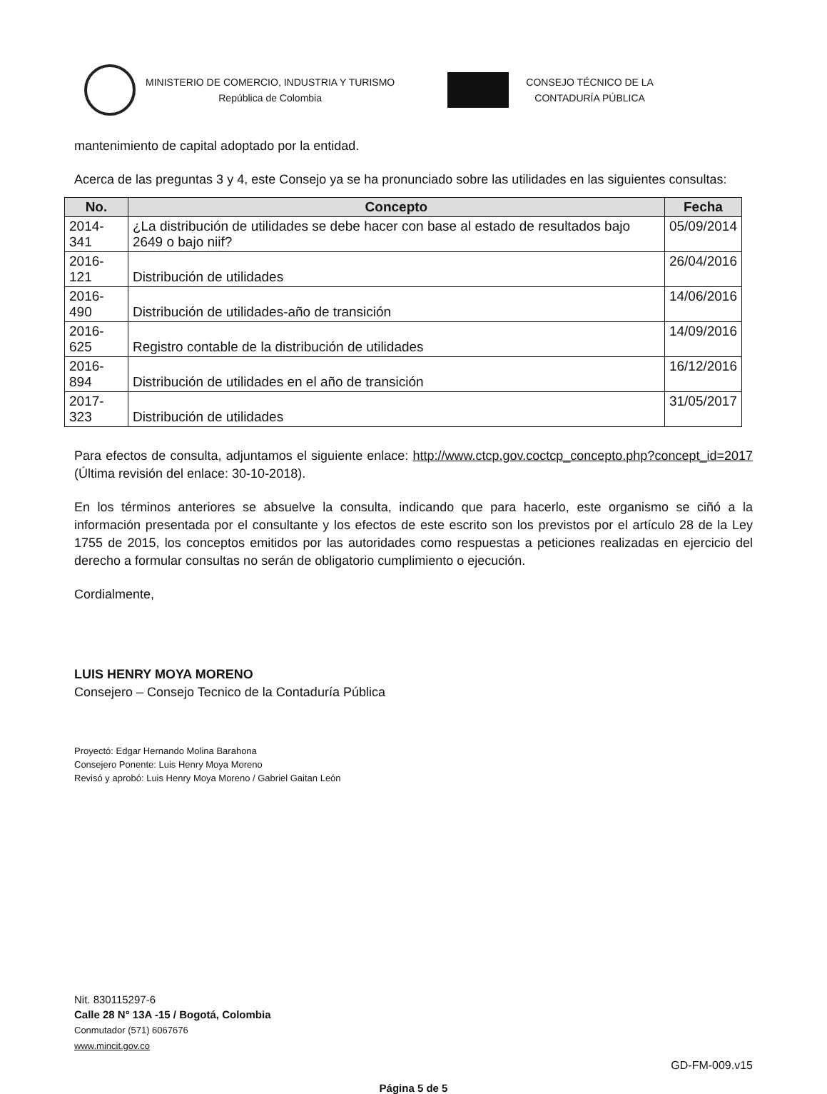MINISTERIO DE COMERCIO, INDUSTRIA Y TURISMO
República de Colombia
CONSEJO TÉCNICO DE LA
CONTADURÍA PÚBLICA
mantenimiento de capital adoptado por la entidad.
Acerca de las preguntas 3 y 4, este Consejo ya se ha pronunciado sobre las utilidades en las siguientes consultas:
| No. | Concepto | Fecha |
| --- | --- | --- |
| 2014-341 | ¿La distribución de utilidades se debe hacer con base al estado de resultados bajo 2649 o bajo niif? | 05/09/2014 |
| 2016-121 | Distribución de utilidades | 26/04/2016 |
| 2016-490 | Distribución de utilidades-año de transición | 14/06/2016 |
| 2016-625 | Registro contable de la distribución de utilidades | 14/09/2016 |
| 2016-894 | Distribución de utilidades en el año de transición | 16/12/2016 |
| 2017-323 | Distribución de utilidades | 31/05/2017 |
Para efectos de consulta, adjuntamos el siguiente enlace: http://www.ctcp.gov.coctcp_concepto.php?concept_id=2017 (Última revisión del enlace: 30-10-2018).
En los términos anteriores se absuelve la consulta, indicando que para hacerlo, este organismo se ciñó a la información presentada por el consultante y los efectos de este escrito son los previstos por el artículo 28 de la Ley 1755 de 2015, los conceptos emitidos por las autoridades como respuestas a peticiones realizadas en ejercicio del derecho a formular consultas no serán de obligatorio cumplimiento o ejecución.
Cordialmente,
LUIS HENRY MOYA MORENO
Consejero – Consejo Tecnico de la Contaduría Pública
Proyectó: Edgar Hernando Molina Barahona
Consejero Ponente: Luis Henry Moya Moreno
Revisó y aprobó: Luis Henry Moya Moreno / Gabriel Gaitan León
Nit. 830115297-6
Calle 28 N° 13A -15 / Bogotá, Colombia
Conmutador (571) 6067676
www.mincit.gov.co
GD-FM-009.v15
Página 5 de 5